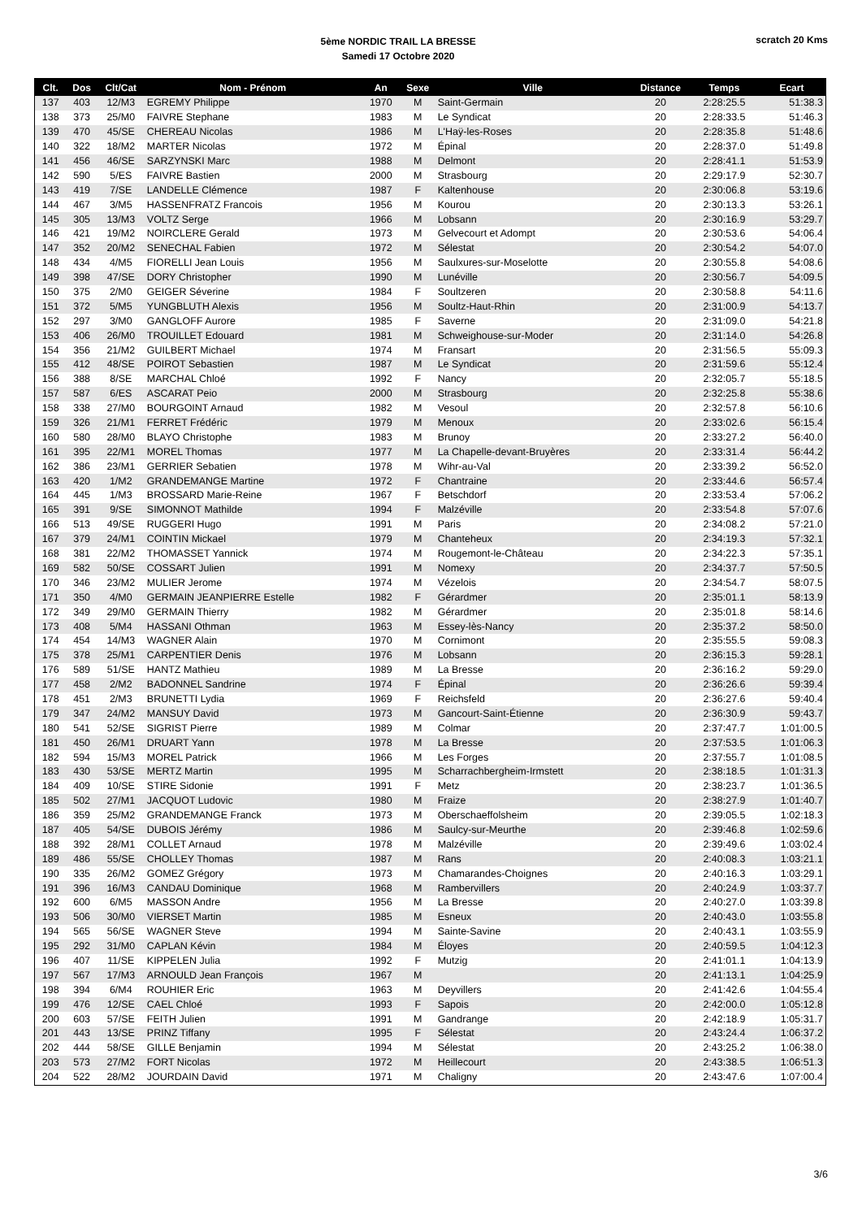5ème NORDIC TRAIL LA BRESSE
Samedi 17 Octobre 2020
scratch 20 Kms
| Clt. | Dos | Clt/Cat | Nom - Prénom | An | Sexe | Ville | Distance | Temps | Ecart |
| --- | --- | --- | --- | --- | --- | --- | --- | --- | --- |
| 137 | 403 | 12/M3 | EGREMY Philippe | 1970 | M | Saint-Germain | 20 | 2:28:25.5 | 51:38.3 |
| 138 | 373 | 25/M0 | FAIVRE Stephane | 1983 | M | Le Syndicat | 20 | 2:28:33.5 | 51:46.3 |
| 139 | 470 | 45/SE | CHEREAU Nicolas | 1986 | M | L'Haÿ-les-Roses | 20 | 2:28:35.8 | 51:48.6 |
| 140 | 322 | 18/M2 | MARTER Nicolas | 1972 | M | Épinal | 20 | 2:28:37.0 | 51:49.8 |
| 141 | 456 | 46/SE | SARZYNSKI Marc | 1988 | M | Delmont | 20 | 2:28:41.1 | 51:53.9 |
| 142 | 590 | 5/ES | FAIVRE Bastien | 2000 | M | Strasbourg | 20 | 2:29:17.9 | 52:30.7 |
| 143 | 419 | 7/SE | LANDELLE Clémence | 1987 | F | Kaltenhouse | 20 | 2:30:06.8 | 53:19.6 |
| 144 | 467 | 3/M5 | HASSENFRATZ Francois | 1956 | M | Kourou | 20 | 2:30:13.3 | 53:26.1 |
| 145 | 305 | 13/M3 | VOLTZ Serge | 1966 | M | Lobsann | 20 | 2:30:16.9 | 53:29.7 |
| 146 | 421 | 19/M2 | NOIRCLERE Gerald | 1973 | M | Gelvecourt et Adompt | 20 | 2:30:53.6 | 54:06.4 |
| 147 | 352 | 20/M2 | SENECHAL Fabien | 1972 | M | Sélestat | 20 | 2:30:54.2 | 54:07.0 |
| 148 | 434 | 4/M5 | FIORELLI Jean Louis | 1956 | M | Saulxures-sur-Moselotte | 20 | 2:30:55.8 | 54:08.6 |
| 149 | 398 | 47/SE | DORY Christopher | 1990 | M | Lunéville | 20 | 2:30:56.7 | 54:09.5 |
| 150 | 375 | 2/M0 | GEIGER Séverine | 1984 | F | Soultzeren | 20 | 2:30:58.8 | 54:11.6 |
| 151 | 372 | 5/M5 | YUNGBLUTH Alexis | 1956 | M | Soultz-Haut-Rhin | 20 | 2:31:00.9 | 54:13.7 |
| 152 | 297 | 3/M0 | GANGLOFF Aurore | 1985 | F | Saverne | 20 | 2:31:09.0 | 54:21.8 |
| 153 | 406 | 26/M0 | TROUILLET Edouard | 1981 | M | Schweighouse-sur-Moder | 20 | 2:31:14.0 | 54:26.8 |
| 154 | 356 | 21/M2 | GUILBERT Michael | 1974 | M | Fransart | 20 | 2:31:56.5 | 55:09.3 |
| 155 | 412 | 48/SE | POIROT Sebastien | 1987 | M | Le Syndicat | 20 | 2:31:59.6 | 55:12.4 |
| 156 | 388 | 8/SE | MARCHAL Chloé | 1992 | F | Nancy | 20 | 2:32:05.7 | 55:18.5 |
| 157 | 587 | 6/ES | ASCARAT Peio | 2000 | M | Strasbourg | 20 | 2:32:25.8 | 55:38.6 |
| 158 | 338 | 27/M0 | BOURGOINT Arnaud | 1982 | M | Vesoul | 20 | 2:32:57.8 | 56:10.6 |
| 159 | 326 | 21/M1 | FERRET Frédéric | 1979 | M | Menoux | 20 | 2:33:02.6 | 56:15.4 |
| 160 | 580 | 28/M0 | BLAYO Christophe | 1983 | M | Brunoy | 20 | 2:33:27.2 | 56:40.0 |
| 161 | 395 | 22/M1 | MOREL Thomas | 1977 | M | La Chapelle-devant-Bruyères | 20 | 2:33:31.4 | 56:44.2 |
| 162 | 386 | 23/M1 | GERRIER Sebatien | 1978 | M | Wihr-au-Val | 20 | 2:33:39.2 | 56:52.0 |
| 163 | 420 | 1/M2 | GRANDEMANGE Martine | 1972 | F | Chantraine | 20 | 2:33:44.6 | 56:57.4 |
| 164 | 445 | 1/M3 | BROSSARD Marie-Reine | 1967 | F | Betschdorf | 20 | 2:33:53.4 | 57:06.2 |
| 165 | 391 | 9/SE | SIMONNOT Mathilde | 1994 | F | Malzéville | 20 | 2:33:54.8 | 57:07.6 |
| 166 | 513 | 49/SE | RUGGERI Hugo | 1991 | M | Paris | 20 | 2:34:08.2 | 57:21.0 |
| 167 | 379 | 24/M1 | COINTIN Mickael | 1979 | M | Chanteheux | 20 | 2:34:19.3 | 57:32.1 |
| 168 | 381 | 22/M2 | THOMASSET Yannick | 1974 | M | Rougemont-le-Château | 20 | 2:34:22.3 | 57:35.1 |
| 169 | 582 | 50/SE | COSSART Julien | 1991 | M | Nomexy | 20 | 2:34:37.7 | 57:50.5 |
| 170 | 346 | 23/M2 | MULIER Jerome | 1974 | M | Vézelois | 20 | 2:34:54.7 | 58:07.5 |
| 171 | 350 | 4/M0 | GERMAIN JEANPIERRE Estelle | 1982 | F | Gérardmer | 20 | 2:35:01.1 | 58:13.9 |
| 172 | 349 | 29/M0 | GERMAIN Thierry | 1982 | M | Gérardmer | 20 | 2:35:01.8 | 58:14.6 |
| 173 | 408 | 5/M4 | HASSANI Othman | 1963 | M | Essey-lès-Nancy | 20 | 2:35:37.2 | 58:50.0 |
| 174 | 454 | 14/M3 | WAGNER Alain | 1970 | M | Cornimont | 20 | 2:35:55.5 | 59:08.3 |
| 175 | 378 | 25/M1 | CARPENTIER Denis | 1976 | M | Lobsann | 20 | 2:36:15.3 | 59:28.1 |
| 176 | 589 | 51/SE | HANTZ Mathieu | 1989 | M | La Bresse | 20 | 2:36:16.2 | 59:29.0 |
| 177 | 458 | 2/M2 | BADONNEL Sandrine | 1974 | F | Épinal | 20 | 2:36:26.6 | 59:39.4 |
| 178 | 451 | 2/M3 | BRUNETTI Lydia | 1969 | F | Reichsfeld | 20 | 2:36:27.6 | 59:40.4 |
| 179 | 347 | 24/M2 | MANSUY David | 1973 | M | Gancourt-Saint-Étienne | 20 | 2:36:30.9 | 59:43.7 |
| 180 | 541 | 52/SE | SIGRIST Pierre | 1989 | M | Colmar | 20 | 2:37:47.7 | 1:01:00.5 |
| 181 | 450 | 26/M1 | DRUART Yann | 1978 | M | La Bresse | 20 | 2:37:53.5 | 1:01:06.3 |
| 182 | 594 | 15/M3 | MOREL Patrick | 1966 | M | Les Forges | 20 | 2:37:55.7 | 1:01:08.5 |
| 183 | 430 | 53/SE | MERTZ Martin | 1995 | M | Scharrachbergheim-Irmstett | 20 | 2:38:18.5 | 1:01:31.3 |
| 184 | 409 | 10/SE | STIRE Sidonie | 1991 | F | Metz | 20 | 2:38:23.7 | 1:01:36.5 |
| 185 | 502 | 27/M1 | JACQUOT Ludovic | 1980 | M | Fraize | 20 | 2:38:27.9 | 1:01:40.7 |
| 186 | 359 | 25/M2 | GRANDEMANGE Franck | 1973 | M | Oberschaeffolsheim | 20 | 2:39:05.5 | 1:02:18.3 |
| 187 | 405 | 54/SE | DUBOIS Jérémy | 1986 | M | Saulcy-sur-Meurthe | 20 | 2:39:46.8 | 1:02:59.6 |
| 188 | 392 | 28/M1 | COLLET Arnaud | 1978 | M | Malzéville | 20 | 2:39:49.6 | 1:03:02.4 |
| 189 | 486 | 55/SE | CHOLLEY Thomas | 1987 | M | Rans | 20 | 2:40:08.3 | 1:03:21.1 |
| 190 | 335 | 26/M2 | GOMEZ Grégory | 1973 | M | Chamarandes-Choignes | 20 | 2:40:16.3 | 1:03:29.1 |
| 191 | 396 | 16/M3 | CANDAU Dominique | 1968 | M | Rambervillers | 20 | 2:40:24.9 | 1:03:37.7 |
| 192 | 600 | 6/M5 | MASSON Andre | 1956 | M | La Bresse | 20 | 2:40:27.0 | 1:03:39.8 |
| 193 | 506 | 30/M0 | VIERSET Martin | 1985 | M | Esneux | 20 | 2:40:43.0 | 1:03:55.8 |
| 194 | 565 | 56/SE | WAGNER Steve | 1994 | M | Sainte-Savine | 20 | 2:40:43.1 | 1:03:55.9 |
| 195 | 292 | 31/M0 | CAPLAN Kévin | 1984 | M | Éloyes | 20 | 2:40:59.5 | 1:04:12.3 |
| 196 | 407 | 11/SE | KIPPELEN Julia | 1992 | F | Mutzig | 20 | 2:41:01.1 | 1:04:13.9 |
| 197 | 567 | 17/M3 | ARNOULD Jean François | 1967 | M | | 20 | 2:41:13.1 | 1:04:25.9 |
| 198 | 394 | 6/M4 | ROUHIER Eric | 1963 | M | Deyvillers | 20 | 2:41:42.6 | 1:04:55.4 |
| 199 | 476 | 12/SE | CAEL Chloé | 1993 | F | Sapois | 20 | 2:42:00.0 | 1:05:12.8 |
| 200 | 603 | 57/SE | FEITH Julien | 1991 | M | Gandrange | 20 | 2:42:18.9 | 1:05:31.7 |
| 201 | 443 | 13/SE | PRINZ Tiffany | 1995 | F | Sélestat | 20 | 2:43:24.4 | 1:06:37.2 |
| 202 | 444 | 58/SE | GILLE Benjamin | 1994 | M | Sélestat | 20 | 2:43:25.2 | 1:06:38.0 |
| 203 | 573 | 27/M2 | FORT Nicolas | 1972 | M | Heillecourt | 20 | 2:43:38.5 | 1:06:51.3 |
| 204 | 522 | 28/M2 | JOURDAIN David | 1971 | M | Chaligny | 20 | 2:43:47.6 | 1:07:00.4 |
3/6